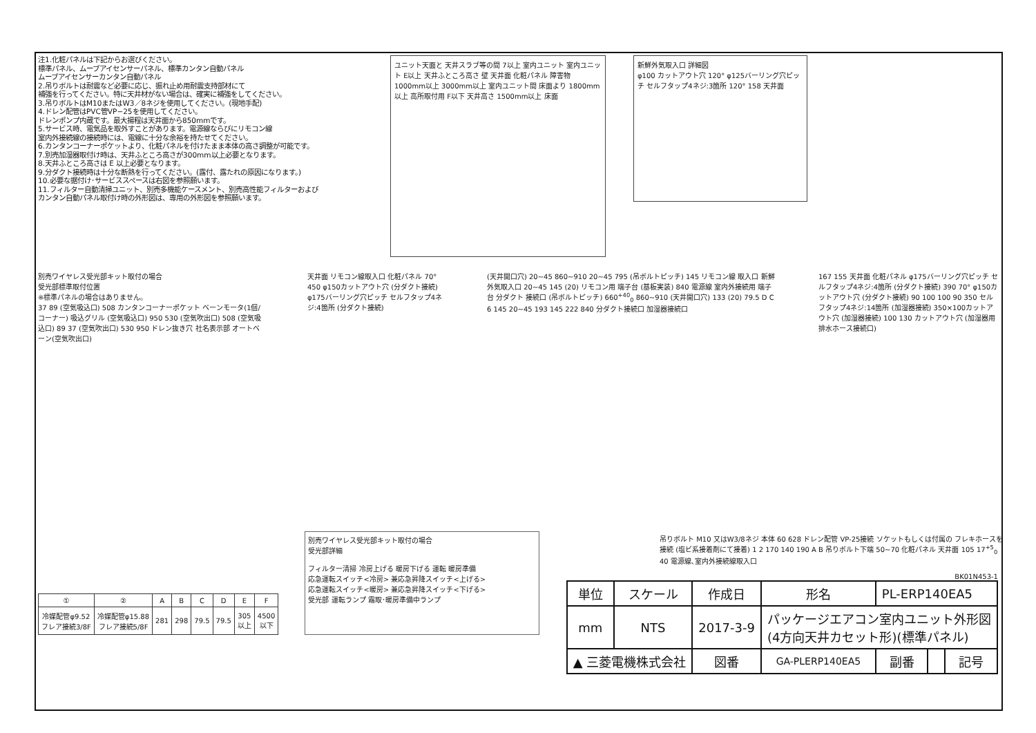注1.化粧パネルは下記からお選びください。
標準パネル、ムーブアイセンサーパネル、標準カンタン自動パネル
ムーブアイセンサーカンタン自動パネル
2.吊りボルトは耐震など必要に応じ、振れ止め用耐震支持部材にて
補強を行ってください。特に天井材がない場合は、確実に補強をしてください。
3.吊りボルトはM10またはW3／8ネジを使用してください。(現地手配)
4.ドレン配管はPVC管VP−25を使用してください。
ドレンポンプ内蔵です。最大揚程は天井面から850mmです。
5.サービス時、電気品を取外すことがあります。電源線ならびにリモコン線
室内外接続線の接続時には、電線に十分な余裕を持たせてください。
6.カンタンコーナーポケットより、化粧パネルを付けたまま本体の高さ調整が可能です。
7.別売加湿器取付け時は、天井ふところ高さが300mm以上必要となります。
8.天井ふところ高さは E 以上必要となります。
9.分ダクト接続時は十分な断熱を行ってください。(露付、露たれの原因になります。)
10.必要な据付け･サービススペースは右図を参照願います。
11.フィルター自動清掃ユニット、別売多機能ケースメント、別売高性能フィルターおよび
カンタン自動パネル取付け時の外形図は、専用の外形図を参照願います。
ユニット天面と 天井スラブ等の間 7以上 室内ユニット 室内ユニット E以上 天井ふところ高さ 壁 天井面 化粧パネル 障害物 1000mm以上 3000mm以上 室内ユニット間 床面より 1800mm以上 高所取付用 F以下 天井高さ 1500mm以上 床面
新鮮外気取入口 詳細図
φ100 カットアウト穴 120° φ125バーリング穴ピッチ セルフタップ4ネジ:3箇所 120° 158 天井面
別売ワイヤレス受光部キット取付の場合
受光部標準取付位置
※標準パネルの場合はありません。
37 89 (空気吸込口) 508 カンタンコーナーポケット ベーンモータ(1個/コーナー) 吸込グリル (空気吸込口) 950 530 (空気吹出口) 508 (空気吸込口) 89 37 (空気吹出口) 530 950 ドレン抜き穴 社名表示部 オートベーン(空気吹出口)
天井面 リモコン線取入口 化粧パネル 70° 450 φ150カットアウト穴 (分ダクト接続) φ175バーリング穴ピッチ セルフタップ4ネジ:4箇所 (分ダクト接続)
(天井開口穴) 20~45 860~910 20~45 795 (吊ボルトピッチ) 145 リモコン線 取入口 新鮮外気取入口 20~45 145 (20) リモコン用 端子台 (基板実装) 840 電源線 室内外接続用 端子台 分ダクト 接続口 (吊ボルトピッチ) 660<sup>+40</sup><sub>0</sub> 860~910 (天井開口穴) 133 (20) 79.5 D C 6 145 20~45 193 145 222 840 分ダクト接続口 加湿器接続口
167 155 天井面 化粧パネル φ175バーリング穴ピッチ セルフタップ4ネジ:4箇所 (分ダクト接続) 390 70° φ150カットアウト穴 (分ダクト接続) 90 100 100 90 350 セルフタップ4ネジ:14箇所 (加湿器接続) 350×100カットアウト穴 (加湿器接続) 100 130 カットアウト穴 (加湿器用排水ホース接続口)
吊りボルト M10 又はW3/8ネジ 本体 60 628 ドレン配管 VP-25接続 ソケットもしくは付属の フレキホースを接続 (塩ビ系接着剤にて接着) 1 2 170 140 190 A B 吊りボルト下端 50~70 化粧パネル 天井面 105 17<sup>+5</sup><sub>0</sub> 40 電源線､室内外接続線取入口
| ① | ② | A | B | C | D | E | F |
| --- | --- | --- | --- | --- | --- | --- | --- |
| 冷媒配管φ9.52 フレア接続3/8F | 冷媒配管φ15.88 フレア接続5/8F | 281 | 298 | 79.5 | 79.5 | 305 以上 | 4500 以下 |
別売ワイヤレス受光部キット取付の場合
受光部詳細
フィルター清掃 冷房上げる 暖房下げる 運転 暖房準備
応急運転スイッチ<冷房> 兼応急昇降スイッチ<上げる>
応急運転スイッチ<暖房> 兼応急昇降スイッチ<下げる>
受光部 運転ランプ 霜取･暖房準備中ランプ
BK01N453-1
| 単位 | スケール | 作成日 | | 形名 | PL-ERP140EA5 | | | |
| mm | NTS | 2017-3-9 | | パッケージエアコン室内ユニット外形図 (4方向天井カセット形)(標準パネル) | | | | |
| ▲ 三菱電機株式会社 | | | 図番 | GA-PLERP140EA5 | | 副番 | | 記号 |